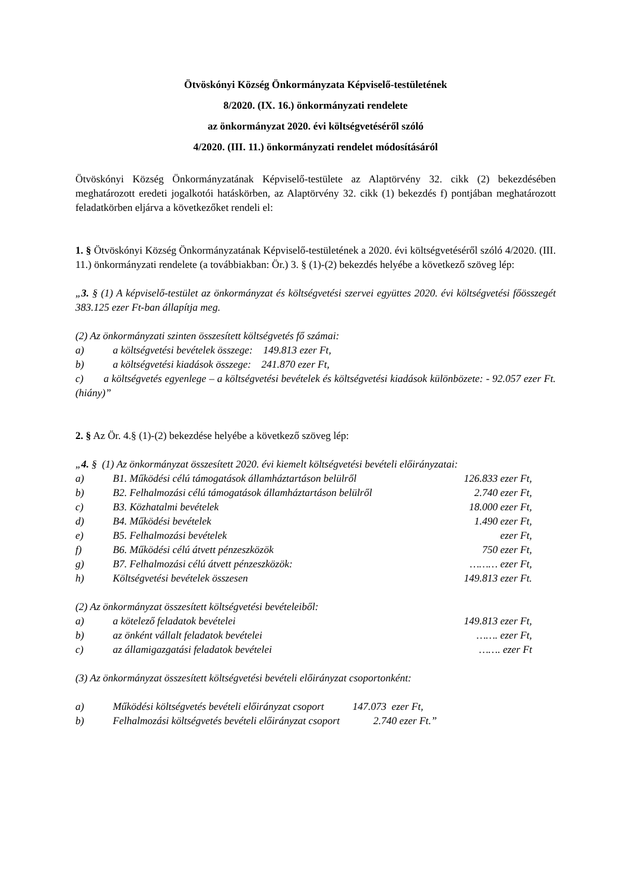Ötvöskónyi Község Önkormányzata Képviselő-testületének
8/2020. (IX. 16.) önkormányzati rendelete
az önkormányzat 2020. évi költségvetéséről szóló
4/2020. (III. 11.) önkormányzati rendelet módosításáról
Ötvöskónyi Község Önkormányzatának Képviselő-testülete az Alaptörvény 32. cikk (2) bekezdésében meghatározott eredeti jogalkotói hatáskörben, az Alaptörvény 32. cikk (1) bekezdés f) pontjában meghatározott feladatkörben eljárva a következőket rendeli el:
1. § Ötvöskónyi Község Önkormányzatának Képviselő-testületének a 2020. évi költségvetéséről szóló 4/2020. (III. 11.) önkormányzati rendelete (a továbbiakban: Ör.) 3. § (1)-(2) bekezdés helyébe a következő szöveg lép:
„3. § (1) A képviselő-testület az önkormányzat és költségvetési szervei együttes 2020. évi költségvetési főösszegét 383.125 ezer Ft-ban állapítja meg.
(2) Az önkormányzati szinten összesített költségvetés fő számai:
a) a költségvetési bevételek összege: 149.813 ezer Ft,
b) a költségvetési kiadások összege: 241.870 ezer Ft,
c) a költségvetés egyenlege – a költségvetési bevételek és költségvetési kiadások különbözete: - 92.057 ezer Ft. (hiány)”
2. § Az Ör. 4.§ (1)-(2) bekezdése helyébe a következő szöveg lép:
„4. § (1) Az önkormányzat összesített 2020. évi kiemelt költségvetési bevételi előirányzatai:
a) B1. Működési célú támogatások államháztartáson belülről 126.833 ezer Ft,
b) B2. Felhalmozási célú támogatások államháztartáson belülről 2.740 ezer Ft,
c) B3. Közhatalmi bevételek 18.000 ezer Ft,
d) B4. Működési bevételek 1.490 ezer Ft,
e) B5. Felhalmozási bevételek ezer Ft,
f) B6. Működési célú átvett pénzeszközök 750 ezer Ft,
g) B7. Felhalmozási célú átvett pénzeszközök: ……… ezer Ft,
h) Költségvetési bevételek összesen 149.813 ezer Ft.
(2) Az önkormányzat összesített költségvetési bevételeiből:
a) a kötelező feladatok bevételei 149.813 ezer Ft,
b) az önként vállalt feladatok bevételei ……. ezer Ft,
c) az államigazgatási feladatok bevételei ……. ezer Ft
(3) Az önkormányzat összesített költségvetési bevételi előirányzat csoportonként:
a) Működési költségvetés bevételi előirányzat csoport 147.073 ezer Ft,
b) Felhalmozási költségvetés bevételi előirányzat csoport 2.740 ezer Ft.”